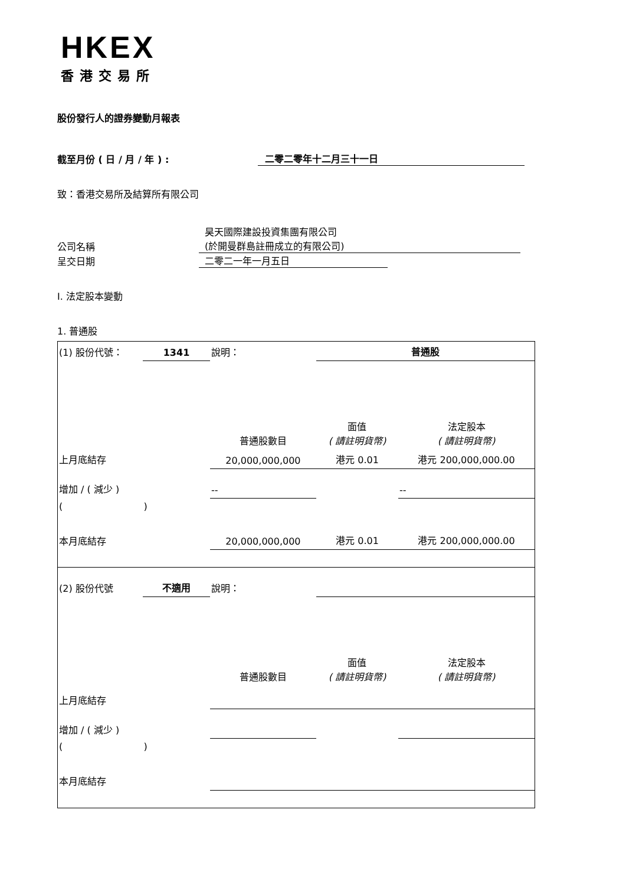HKEX
香港交易所
股份發行人的證券變動月報表
截至月份 ( 日 / 月 / 年 ) : 二零二零年十二月三十一日
致：香港交易所及結算所有限公司
公司名稱 昊天國際建設投資集團有限公司
(於開曼群島註冊成立的有限公司)
呈交日期 二零二一年一月五日
I. 法定股本變動
1. 普通股
| (1) 股份代號： | 1341 | 說明： | | 普通股 | |
| | | | 普通股數目 | 面值 ( 請註明貨幣) | 法定股本 ( 請註明貨幣) |
| 上月底結存 | | | 20,000,000,000 | 港元 0.01 | 港元 200,000,000.00 |
| 增加 / ( 減少 ) | | | -- | | -- |
| ( ) | | | | | |
| 本月底結存 | | | 20,000,000,000 | 港元 0.01 | 港元 200,000,000.00 |
| (2) 股份代號 | 不適用 | 說明： | | | |
| | | | 普通股數目 | 面值 ( 請註明貨幣) | 法定股本 ( 請註明貨幣) |
| 上月底結存 | | | | | |
| 增加 / ( 減少 ) | | | | | |
| ( ) | | | | | |
| 本月底結存 | | | | | |